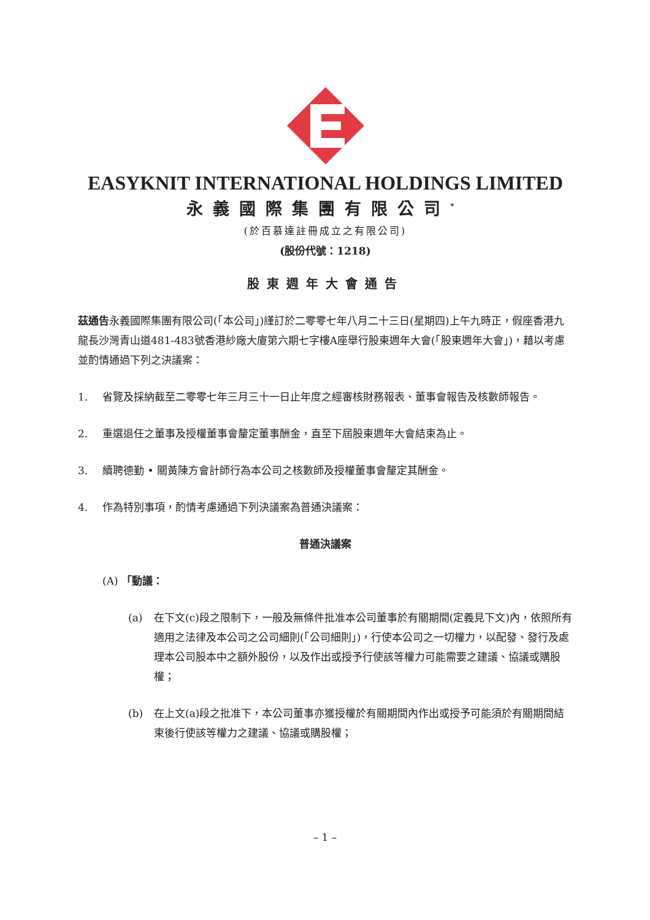EASYKNIT INTERNATIONAL HOLDINGS LIMITED
永義國際集團有限公司<sup>*</sup>
(於百慕達註冊成立之有限公司)
(股份代號：1218)
股東週年大會通告
茲通告永義國際集團有限公司(「本公司」)謹訂於二零零七年八月二十三日(星期四)上午九時正，假座香港九龍長沙灣青山道481-483號香港紗廠大廈第六期七字樓A座舉行股東週年大會(「股東週年大會」)，藉以考慮並酌情通過下列之決議案：
1. 省覽及採納截至二零零七年三月三十一日止年度之經審核財務報表、董事會報告及核數師報告。
2. 重選退任之董事及授權董事會釐定董事酬金，直至下屆股東週年大會結束為止。
3. 續聘德勤 • 關黃陳方會計師行為本公司之核數師及授權董事會釐定其酬金。
4. 作為特別事項，酌情考慮通過下列決議案為普通決議案：
普通決議案
(A) 「動議：
(a) 在下文(c)段之限制下，一般及無條件批准本公司董事於有關期間(定義見下文)內，依照所有適用之法律及本公司之公司細則(「公司細則」)，行使本公司之一切權力，以配發、發行及處理本公司股本中之額外股份，以及作出或授予行使該等權力可能需要之建議、協議或購股權；
(b) 在上文(a)段之批准下，本公司董事亦獲授權於有關期間內作出或授予可能須於有關期間結束後行使該等權力之建議、協議或購股權；
– 1 –